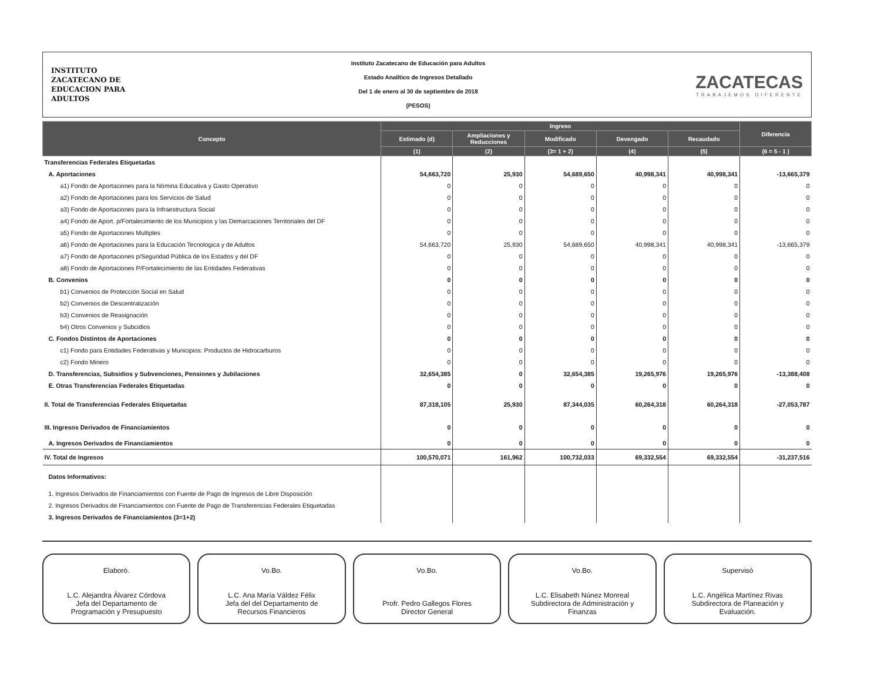INSTITUTO
ZACATECANO DE
EDUCACION PARA
ADULTOS
Instituto Zacatecano de Educación para Adultos
Estado Analítico de Ingresos Detallado
Del 1 de enero al 30 de septiembre de 2018
(PESOS)
ZACATECAS
TRABAJEMOS DIFERENTE
| Concepto | Ingreso | | | | | Diferencia |
| --- | --- | --- | --- | --- | --- | --- |
| | Estimado (d) | Ampliaciones y Reducciones | Modificado | Devengado | Recaudado | |
| | (1) | (2) | (3= 1 + 2) | (4) | (5) | (6 = 5 - 1 ) |
| Transferencias Federales Etiquetadas | | | | | | |
| A. Aportaciones | 54,663,720 | 25,930 | 54,689,650 | 40,998,341 | 40,998,341 | -13,665,379 |
| a1) Fondo de Aportaciones para la Nómina Educativa y Gasto Operativo | 0 | 0 | 0 | 0 | 0 | 0 |
| a2) Fondo de Aportaciones para los Servicios de Salud | 0 | 0 | 0 | 0 | 0 | 0 |
| a3) Fondo de Aportaciones para la Infraestructura Social | 0 | 0 | 0 | 0 | 0 | 0 |
| a4) Fondo de Aport. p/Fortalecimiento de los Municipios y las Demarcaciones Territoriales del DF | 0 | 0 | 0 | 0 | 0 | 0 |
| a5) Fondo de Aportaciones Multiples | 0 | 0 | 0 | 0 | 0 | 0 |
| a6) Fondo de Aportaciones para la Educación Tecnologica y de Adultos | 54,663,720 | 25,930 | 54,689,650 | 40,998,341 | 40,998,341 | -13,665,379 |
| a7) Fondo de Aportaciones p/Seguridad Pública de los Estados y del DF | 0 | 0 | 0 | 0 | 0 | 0 |
| a8) Fondo de Aportaciones P/Fortalecimiento de las Entidades Federativas | 0 | 0 | 0 | 0 | 0 | 0 |
| B. Convenios | 0 | 0 | 0 | 0 | 0 | 0 |
| b1) Convenios de Protección Social en Salud | 0 | 0 | 0 | 0 | 0 | 0 |
| b2) Convenios de Descentralización | 0 | 0 | 0 | 0 | 0 | 0 |
| b3) Convenios de Reasignación | 0 | 0 | 0 | 0 | 0 | 0 |
| b4) Otros Convenios y Subcidios | 0 | 0 | 0 | 0 | 0 | 0 |
| C. Fondos Distintos de Aportaciones | 0 | 0 | 0 | 0 | 0 | 0 |
| c1) Fondo para Entidades Federativas y Municipios: Productos de Hidrocarburos | 0 | 0 | 0 | 0 | 0 | 0 |
| c2) Fondo Minero | 0 | 0 | 0 | 0 | 0 | 0 |
| D. Transferencias, Subsidios y Subvenciones, Pensiones y Jubilaciones | 32,654,385 | 0 | 32,654,385 | 19,265,976 | 19,265,976 | -13,388,408 |
| E. Otras Transferencias Federales Etiquetadas | 0 | 0 | 0 | 0 | 0 | 0 |
| II. Total de Transferencias Federales Etiquetadas | 87,318,105 | 25,930 | 87,344,035 | 60,264,318 | 60,264,318 | -27,053,787 |
| III. Ingresos Derivados de Financiamientos | 0 | 0 | 0 | 0 | 0 | 0 |
| A. Ingresos Derivados de Financiamientos | 0 | 0 | 0 | 0 | 0 | 0 |
| IV. Total de Ingresos | 100,570,071 | 161,962 | 100,732,033 | 69,332,554 | 69,332,554 | -31,237,516 |
| Datos Informativos: | | | | | | |
| 1. Ingresos Derivados de Financiamientos con Fuente de Pago de Ingresos de Libre Disposición | | | | | | |
| 2. Ingresos Derivados de Financiamientos con Fuente de Pago de Transferencias Federales Etiquetadas | | | | | | |
| 3. Ingresos Derivados de Financiamientos (3=1+2) | | | | | | |
Elaboró.
L.C. Alejandra Álvarez Córdova
Jefa del Departamento de
Programación y Presupuesto
Vo.Bo.
L.C. Ana María Váldez Félix
Jefa del del Departamento de
Recursos Financieros
Vo.Bo.
Profr. Pedro Gallegos Flores
Director General
Vo.Bo.
L.C. Elisabeth Núnez Monreal
Subdirectora de Administración y
Finanzas
Supervisó
L.C. Angélica Martínez Rivas
Subdirectora de Planeación y
Evaluación.